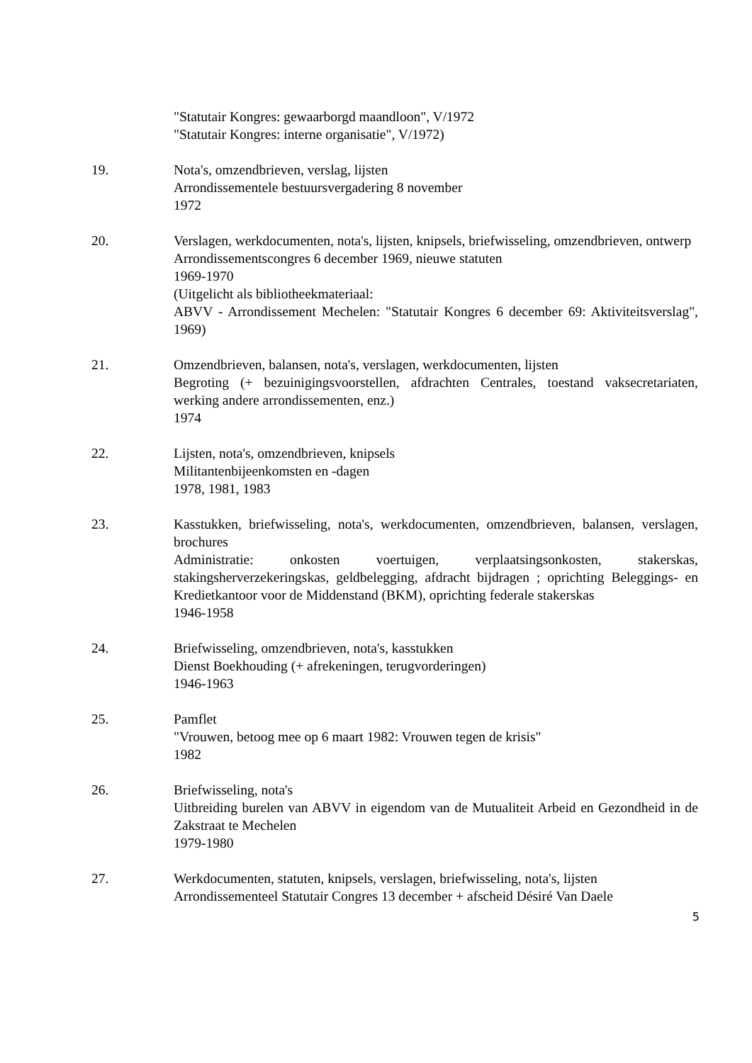"Statutair Kongres: gewaarborgd maandloon", V/1972
"Statutair Kongres: interne organisatie", V/1972)
19. Nota's, omzendbrieven, verslag, lijsten
Arrondissementele bestuursvergadering 8 november
1972
20. Verslagen, werkdocumenten, nota's, lijsten, knipsels, briefwisseling, omzendbrieven, ontwerp
Arrondissementscongres 6 december 1969, nieuwe statuten
1969-1970
(Uitgelicht als bibliotheekmateriaal:
ABVV - Arrondissement Mechelen: "Statutair Kongres 6 december 69: Aktiviteitsverslag", 1969)
21. Omzendbrieven, balansen, nota's, verslagen, werkdocumenten, lijsten
Begroting (+ bezuinigingsvoorstellen, afdrachten Centrales, toestand vaksecretariaten, werking andere arrondissementen, enz.)
1974
22. Lijsten, nota's, omzendbrieven, knipsels
Militantenbijeenkomsten en -dagen
1978, 1981, 1983
23. Kasstukken, briefwisseling, nota's, werkdocumenten, omzendbrieven, balansen, verslagen, brochures
Administratie: onkosten voertuigen, verplaatsingsonkosten, stakerskas, stakingsherverzekeringskas, geldbelegging, afdracht bijdragen ; oprichting Beleggings- en Kredietkantoor voor de Middenstand (BKM), oprichting federale stakerskas
1946-1958
24. Briefwisseling, omzendbrieven, nota's, kasstukken
Dienst Boekhouding (+ afrekeningen, terugvorderingen)
1946-1963
25. Pamflet
"Vrouwen, betoog mee op 6 maart 1982: Vrouwen tegen de krisis"
1982
26. Briefwisseling, nota's
Uitbreiding burelen van ABVV in eigendom van de Mutualiteit Arbeid en Gezondheid in de Zakstraat te Mechelen
1979-1980
27. Werkdocumenten, statuten, knipsels, verslagen, briefwisseling, nota's, lijsten
Arrondissementeel Statutair Congres 13 december + afscheid Désiré Van Daele
5